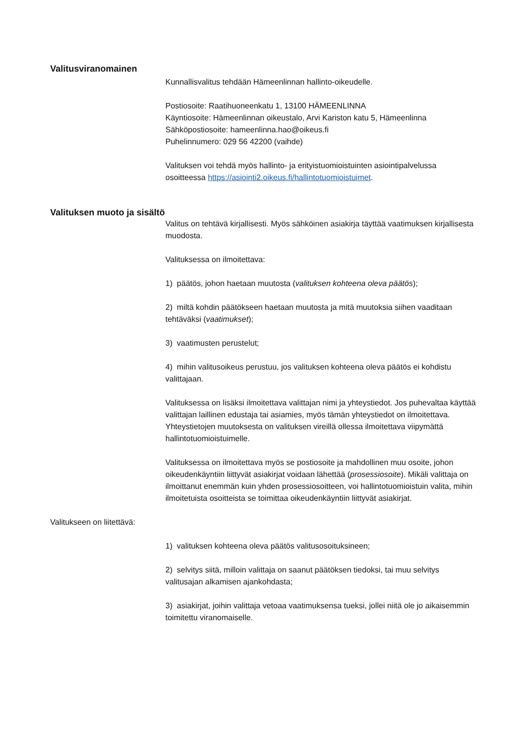Valitusviranomainen
Kunnallisvalitus tehdään Hämeenlinnan hallinto-oikeudelle.
Postiosoite: Raatihuoneenkatu 1, 13100 HÄMEENLINNA
Käyntiosoite: Hämeenlinnan oikeustalo, Arvi Kariston katu 5, Hämeenlinna
Sähköpostiosoite: hameenlinna.hao@oikeus.fi
Puhelinnumero: 029 56 42200 (vaihde)
Valituksen voi tehdä myös hallinto- ja erityistuomioistuinten asiointipalvelussa osoitteessa https://asiointi2.oikeus.fi/hallintotuomioistuimet.
Valituksen muoto ja sisältö
Valitus on tehtävä kirjallisesti. Myös sähköinen asiakirja täyttää vaatimuksen kirjallisesta muodosta.
Valituksessa on ilmoitettava:
1) päätös, johon haetaan muutosta (valituksen kohteena oleva päätös);
2) miltä kohdin päätökseen haetaan muutosta ja mitä muutoksia siihen vaaditaan tehtäväksi (vaatimukset);
3) vaatimusten perustelut;
4) mihin valitusoikeus perustuu, jos valituksen kohteena oleva päätös ei kohdistu valittajaan.
Valituksessa on lisäksi ilmoitettava valittajan nimi ja yhteystiedot. Jos puhevaltaa käyttää valittajan laillinen edustaja tai asiamies, myös tämän yhteystiedot on ilmoitettava. Yhteystietojen muutoksesta on valituksen vireillä ollessa ilmoitettava viipymättä hallintotuomioistuimelle.
Valituksessa on ilmoitettava myös se postiosoite ja mahdollinen muu osoite, johon oikeudenkäyntiin liittyvät asiakirjat voidaan lähettää (prosessiosoite). Mikäli valittaja on ilmoittanut enemmän kuin yhden prosessiosoitteen, voi hallintotuomioistuin valita, mihin ilmoitetuista osoitteista se toimittaa oikeudenkäyntiin liittyvät asiakirjat.
Valitukseen on liitettävä:
1) valituksen kohteena oleva päätös valitusosoituksineen;
2) selvitys siitä, milloin valittaja on saanut päätöksen tiedoksi, tai muu selvitys valitusajan alkamisen ajankohdasta;
3) asiakirjat, joihin valittaja vetoaa vaatimuksensa tueksi, jollei niitä ole jo aikaisemmin toimitettu viranomaiselle.